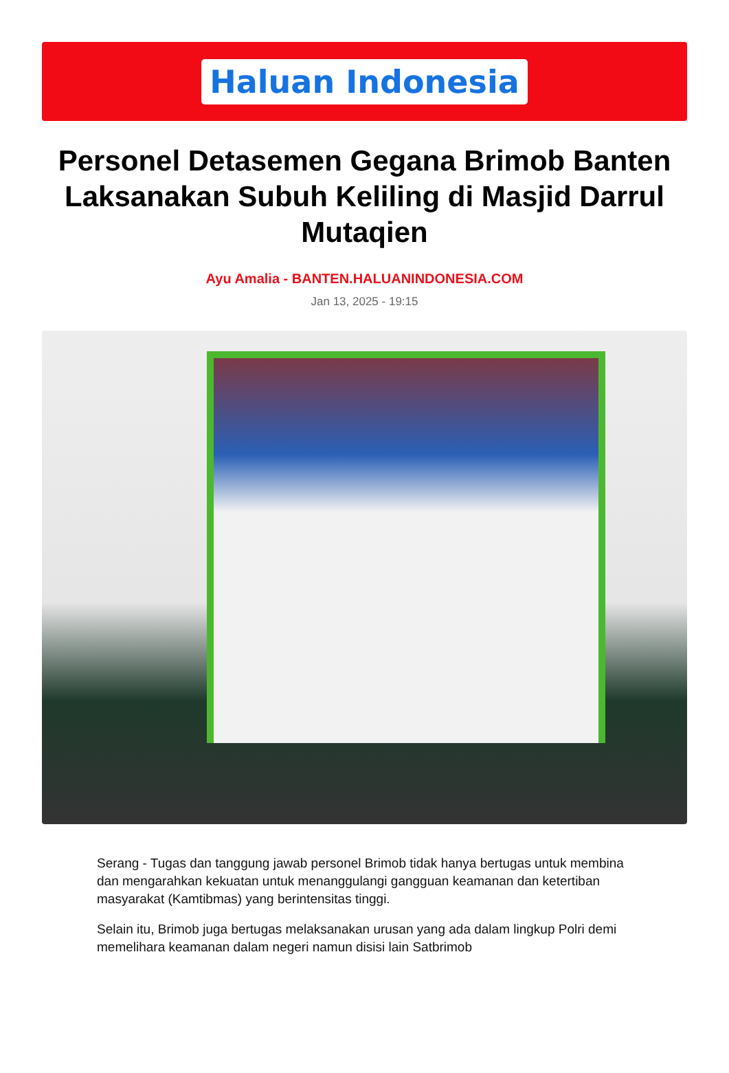Haluan Indonesia
Personel Detasemen Gegana Brimob Banten Laksanakan Subuh Keliling di Masjid Darrul Mutaqien
Ayu Amalia - BANTEN.HALUANINDONESIA.COM
Jan 13, 2025 - 19:15
Serang - Tugas dan tanggung jawab personel Brimob tidak hanya bertugas untuk membina dan mengarahkan kekuatan untuk menanggulangi gangguan keamanan dan ketertiban masyarakat (Kamtibmas) yang berintensitas tinggi.
Selain itu, Brimob juga bertugas melaksanakan urusan yang ada dalam lingkup Polri demi memelihara keamanan dalam negeri namun disisi lain Satbrimob